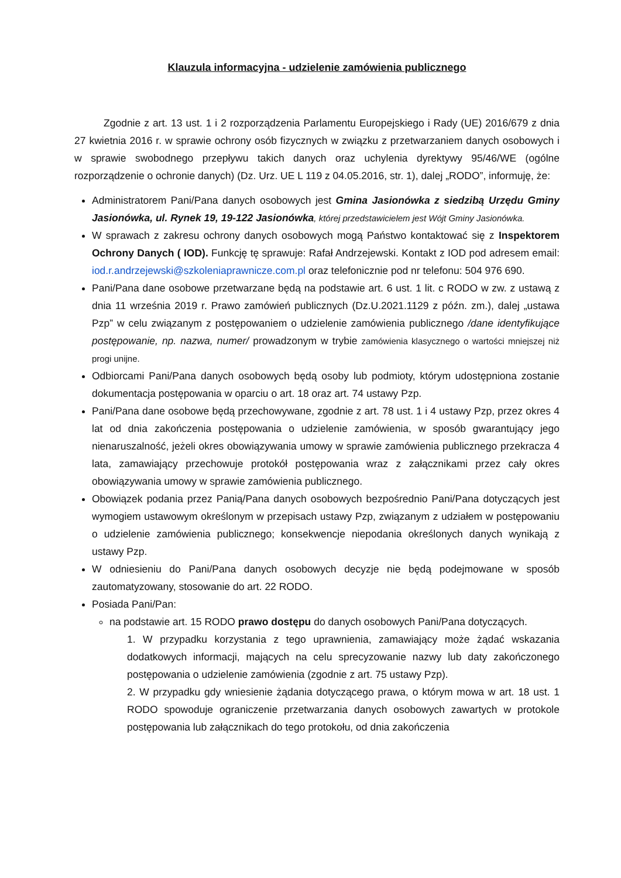Klauzula informacyjna - udzielenie zamówienia publicznego
Zgodnie z art. 13 ust. 1 i 2 rozporządzenia Parlamentu Europejskiego i Rady (UE) 2016/679 z dnia 27 kwietnia 2016 r. w sprawie ochrony osób fizycznych w związku z przetwarzaniem danych osobowych i w sprawie swobodnego przepływu takich danych oraz uchylenia dyrektywy 95/46/WE (ogólne rozporządzenie o ochronie danych) (Dz. Urz. UE L 119 z 04.05.2016, str. 1), dalej „RODO”, informuję, że:
Administratorem Pani/Pana danych osobowych jest Gmina Jasionówka z siedzibą Urzędu Gminy Jasionówka, ul. Rynek 19, 19-122 Jasionówka, której przedstawicielem jest Wójt Gminy Jasionówka.
W sprawach z zakresu ochrony danych osobowych mogą Państwo kontaktować się z Inspektorem Ochrony Danych ( IOD). Funkcję tę sprawuje: Rafał Andrzejewski. Kontakt z IOD pod adresem email: iod.r.andrzejewski@szkoleniaprawnicze.com.pl oraz telefonicznie pod nr telefonu: 504 976 690.
Pani/Pana dane osobowe przetwarzane będą na podstawie art. 6 ust. 1 lit. c RODO w zw. z ustawą z dnia 11 września 2019 r. Prawo zamówień publicznych (Dz.U.2021.1129 z późn. zm.), dalej „ustawa Pzp” w celu związanym z postępowaniem o udzielenie zamówienia publicznego /dane identyfikujące postępowanie, np. nazwa, numer/ prowadzonym w trybie zamówienia klasycznego o wartości mniejszej niż progi unijne.
Odbiorcami Pani/Pana danych osobowych będą osoby lub podmioty, którym udostępniona zostanie dokumentacja postępowania w oparciu o art. 18 oraz art. 74 ustawy Pzp.
Pani/Pana dane osobowe będą przechowywane, zgodnie z art. 78 ust. 1 i 4 ustawy Pzp, przez okres 4 lat od dnia zakończenia postępowania o udzielenie zamówienia, w sposób gwarantujący jego nienaruszalność, jeżeli okres obowiązywania umowy w sprawie zamówienia publicznego przekracza 4 lata, zamawiający przechowuje protokół postępowania wraz z załącznikami przez cały okres obowiązywania umowy w sprawie zamówienia publicznego.
Obowiązek podania przez Panią/Pana danych osobowych bezpośrednio Pani/Pana dotyczących jest wymogiem ustawowym określonym w przepisach ustawy Pzp, związanym z udziałem w postępowaniu o udzielenie zamówienia publicznego; konsekwencje niepodania określonych danych wynikają z ustawy Pzp.
W odniesieniu do Pani/Pana danych osobowych decyzje nie będą podejmowane w sposób zautomatyzowany, stosowanie do art. 22 RODO.
Posiada Pani/Pan:
na podstawie art. 15 RODO prawo dostępu do danych osobowych Pani/Pana dotyczących.
1. W przypadku korzystania z tego uprawnienia, zamawiający może żądać wskazania dodatkowych informacji, mających na celu sprecyzowanie nazwy lub daty zakończonego postępowania o udzielenie zamówienia (zgodnie z art. 75 ustawy Pzp).
2. W przypadku gdy wniesienie żądania dotyczącego prawa, o którym mowa w art. 18 ust. 1 RODO spowoduje ograniczenie przetwarzania danych osobowych zawartych w protokole postępowania lub załącznikach do tego protokołu, od dnia zakończenia